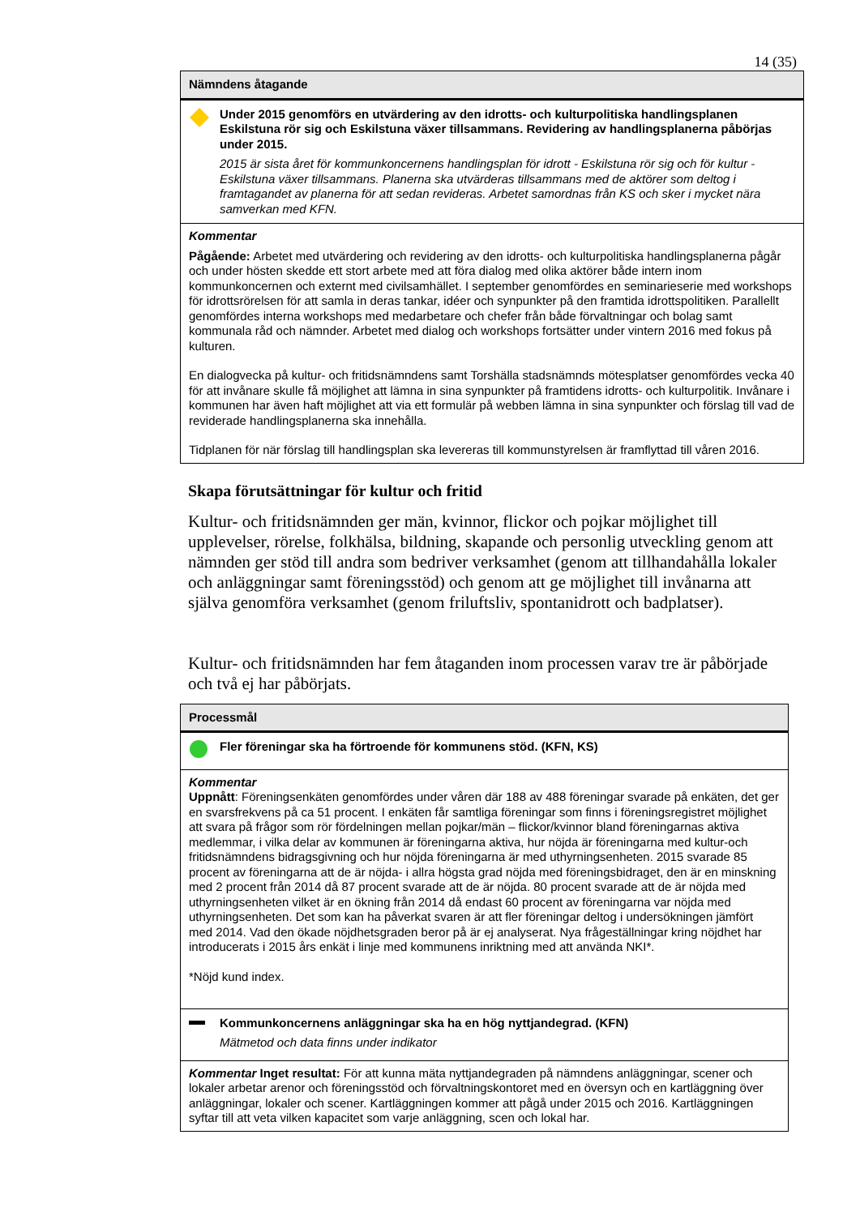14 (35)
Nämndens åtagande
Under 2015 genomförs en utvärdering av den idrotts- och kulturpolitiska handlingsplanen Eskilstuna rör sig och Eskilstuna växer tillsammans. Revidering av handlingsplanerna påbörjas under 2015.
2015 är sista året för kommunkoncernens handlingsplan för idrott - Eskilstuna rör sig och för kultur - Eskilstuna växer tillsammans. Planerna ska utvärderas tillsammans med de aktörer som deltog i framtagandet av planerna för att sedan revideras. Arbetet samordnas från KS och sker i mycket nära samverkan med KFN.
Kommentar
Pågående: Arbetet med utvärdering och revidering av den idrotts- och kulturpolitiska handlingsplanerna pågår och under hösten skedde ett stort arbete med att föra dialog med olika aktörer både intern inom kommunkoncernen och externt med civilsamhället. I september genomfördes en seminarieserie med workshops för idrottsrörelsen för att samla in deras tankar, idéer och synpunkter på den framtida idrottspolitiken. Parallellt genomfördes interna workshops med medarbetare och chefer från både förvaltningar och bolag samt kommunala råd och nämnder. Arbetet med dialog och workshops fortsätter under vintern 2016 med fokus på kulturen.
En dialogvecka på kultur- och fritidsnämndens samt Torshälla stadsnämnds mötesplatser genomfördes vecka 40 för att invånare skulle få möjlighet att lämna in sina synpunkter på framtidens idrotts- och kulturpolitik. Invånare i kommunen har även haft möjlighet att via ett formulär på webben lämna in sina synpunkter och förslag till vad de reviderade handlingsplanerna ska innehålla.
Tidplanen för när förslag till handlingsplan ska levereras till kommunstyrelsen är framflyttad till våren 2016.
Skapa förutsättningar för kultur och fritid
Kultur- och fritidsnämnden ger män, kvinnor, flickor och pojkar möjlighet till upplevelser, rörelse, folkhälsa, bildning, skapande och personlig utveckling genom att nämnden ger stöd till andra som bedriver verksamhet (genom att tillhandahålla lokaler och anläggningar samt föreningsstöd) och genom att ge möjlighet till invånarna att själva genomföra verksamhet (genom friluftsliv, spontanidrott och badplatser).
Kultur- och fritidsnämnden har fem åtaganden inom processen varav tre är påbörjade och två ej har påbörjats.
Processmål
Fler föreningar ska ha förtroende för kommunens stöd. (KFN, KS)
Kommentar
Uppnått: Föreningsenkäten genomfördes under våren där 188 av 488 föreningar svarade på enkäten, det ger en svarsfrekvens på ca 51 procent. I enkäten får samtliga föreningar som finns i föreningsregistret möjlighet att svara på frågor som rör fördelningen mellan pojkar/män – flickor/kvinnor bland föreningarnas aktiva medlemmar, i vilka delar av kommunen är föreningarna aktiva, hur nöjda är föreningarna med kultur-och fritidsnämndens bidragsgivning och hur nöjda föreningarna är med uthyrningsenheten. 2015 svarade 85 procent av föreningarna att de är nöjda- i allra högsta grad nöjda med föreningsbidraget, den är en minskning med 2 procent från 2014 då 87 procent svarade att de är nöjda. 80 procent svarade att de är nöjda med uthyrningsenheten vilket är en ökning från 2014 då endast 60 procent av föreningarna var nöjda med uthyrningsenheten. Det som kan ha påverkat svaren är att fler föreningar deltog i undersökningen jämfört med 2014. Vad den ökade nöjdhetsgraden beror på är ej analyserat. Nya frågeställningar kring nöjdhet har introducerats i 2015 års enkät i linje med kommunens inriktning med att använda NKI*.
*Nöjd kund index.
Kommunkoncernens anläggningar ska ha en hög nyttjandegrad. (KFN)
Mätmetod och data finns under indikator
Kommentar Inget resultat: För att kunna mäta nyttjandegraden på nämndens anläggningar, scener och lokaler arbetar arenor och föreningsstöd och förvaltningskontoret med en översyn och en kartläggning över anläggningar, lokaler och scener. Kartläggningen kommer att pågå under 2015 och 2016. Kartläggningen syftar till att veta vilken kapacitet som varje anläggning, scen och lokal har.